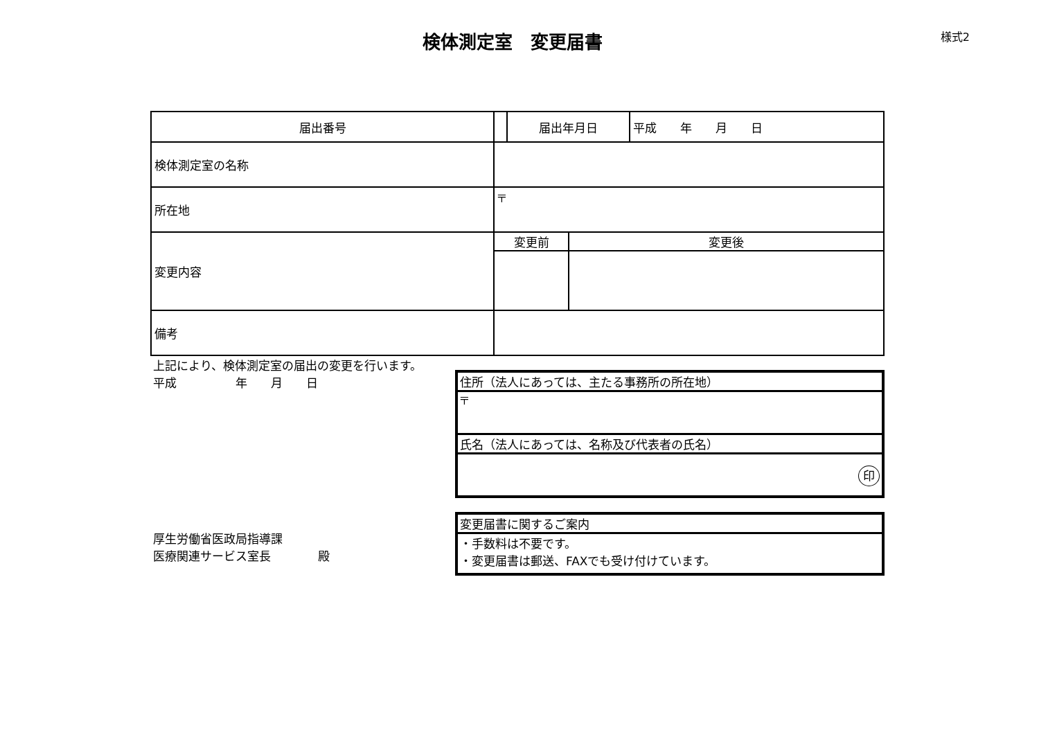検体測定室　変更届書
様式2
| 届出番号 | | 届出年月日 | | 平成 年 月 日 |
| 検体測定室の名称 | | | | |
| 所在地 | 〒 | | | |
| 変更内容 | 変更前 | | 変更後 | |
| 備考 | | | | |
上記により、検体測定室の届出の変更を行います。
平成　　　　　年　　月　　日
厚生労働省医政局指導課
医療関連サービス室長　　　　殿
| 住所（法人にあっては、主たる事務所の所在地） |
| 〒 |
| 氏名（法人にあっては、名称及び代表者の氏名） |
| 印 |
| 変更届書に関するご案内 |
| ・手数料は不要です。 ・変更届書は郵送、FAXでも受け付けています。 |